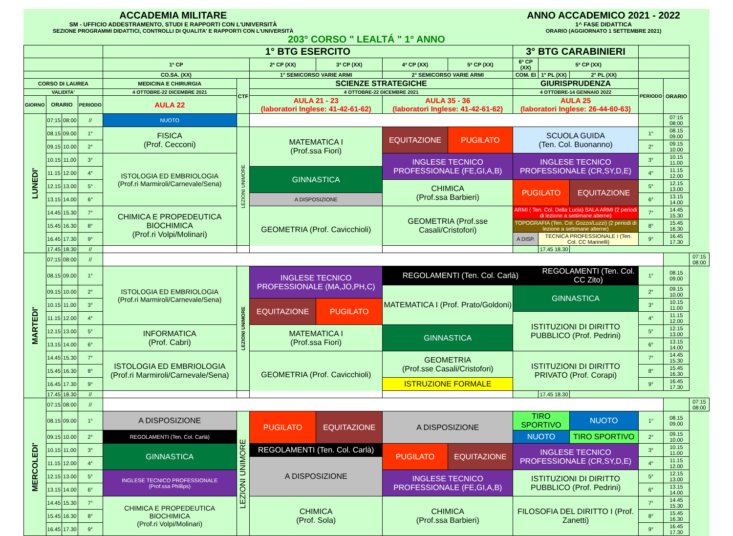ACCADEMIA MILITARE
SM - UFFICIO ADDESTRAMENTO, STUDI E RAPPORTI CON L'UNIVERSITÀ
SEZIONE PROGRAMMI DIDATTICI, CONTROLLI DI QUALITA' E RAPPORTI CON L'UNIVERSITÀ
ANNO ACCADEMICO 2021 - 2022
1^ FASE DIDATTICA
ORARIO (AGGIORNATO 1 SETTEMBRE 2021)
203° CORSO " LEALTÁ " 1° ANNO
| | | | | 1° BTG ESERCITO | | | | | | 3° BTG CARABINIERI | | | | | |
| | | | | 1ª CP | | 2ª CP (XX) | 3ª CP (XX) | 4ª CP (XX) | 5ª CP (XX) | 6ª CP (XX) | 5ª CP (XX) | | | | |
| | | | | CO.SA. (XX) | | 1° SEMICORSO VARIE ARMI | | 2° SEMICORSO VARIE ARMI | | COM. EI | 1° PL (XX) | 2° PL (XX) | | | |
| CORSO DI LAUREA | | | | MEDICINA E CHIRURGIA | CTF | SCIENZE STRATEGICHE | | | | GIURISPRUDENZA | | | PERIODO | ORARIO | |
| VALIDITA' | | | | 4 OTTOBRE-22 DICEMBRE 2021 | | 4 OTTOBRE-22 DICEMBRE 2021 | | | | 4 OTTOBRE-14 GENNAIO 2022 | | | | | |
| GIORNO | ORARIO | | PERIODO | AULA 22 | | AULA 21 - 23 (laboratori Inglese: 41-42-61-62) | | AULA 35 - 36 (laboratori Inglese: 41-42-61-62) | | AULA 25 (laboratori Inglese: 26-44-60-63) | | | | | |
| LUNEDI' | 07:15 | 08:00 | // | NUOTO | | | | | | | | | | 07:15 08:00 | |
| | 08.15 | 09.00 | 1° | FISICA (Prof. Cecconi) | LEZIONI UNIMORE | MATEMATICA I (Prof.ssa Fiori) | | EQUITAZIONE | PUGILATO | SCUOLA GUIDA (Ten. Col. Buonanno) | | | 1° | 08.15 09.00 | |
| | 09.15 | 10.00 | 2° | | | | | | | | | | 2° | 09.15 10.00 | |
| | 10.15 | 11.00 | 3° | ISTOLOGIA ED EMBRIOLOGIA (Prof.ri Marmiroli/Carnevale/Sena) | | | | INGLESE TECNICO PROFESSIONALE (FE,GI,A,B) | | INGLESE TECNICO PROFESSIONALE (CR,SY,D,E) | | | 3° | 10.15 11.00 | |
| | 11.15 | 12.00 | 4° | | | GINNASTICA | | | | | | | 4° | 11.15 12.00 | |
| | 12.15 | 13.00 | 5° | | | | | CHIMICA (Prof.ssa Barbieri) | | PUGILATO | | EQUITAZIONE | 5° | 12.15 13.00 | |
| | 13.15 | 14.00 | 6° | | | A DISPOSIZIONE | | | | | | | 6° | 13.15 14.00 | |
| | 14.45 | 15.30 | 7° | CHIMICA E PROPEDEUTICA BIOCHIMICA (Prof.ri Volpi/Molinari) | | GEOMETRIA (Prof. Cavicchioli) | | GEOMETRIA (Prof.sse Casali/Cristofori) | | ARMI ( Ten. Col. Della Lucia) SALA ARMI (2 periodi di lezione a settimane alterne) | | | 7° | 14.45 15.30 | |
| | 15.45 | 16.30 | 8° | | | | | | | TOPOGRAFIA (Ten. Col. Gozzo/Luzzi) (2 periodi di lezione a settimane alterne) | | | 8° | 15.45 16.30 | |
| | 16.45 | 17.30 | 9° | | | | | | | A DISP. | TECNICA PROFESSIONALE I (Ten. Col. CC Marinelli) | | 9° | 16.45 17.30 | |
| | 17.45 | 18.30 | // | | | | | | | | 17.45 18.30 | | | | |
| MARTEDI' | 07:15 | 08:00 | // | | | | | | | | | | | | 07:15 08:00 |
| | 08.15 | 09.00 | 1° | ISTOLOGIA ED EMBRIOLOGIA (Prof.ri Marmiroli/Carnevale/Sena) | LEZIONI UNIMORE | INGLESE TECNICO PROFESSIONALE (MA,JO,PH,C) | | REGOLAMENTI (Ten. Col. Carlà) | | | REGOLAMENTI (Ten. Col. CC Zito) | | 1° | 08.15 09.00 | |
| | 09.15 | 10.00 | 2° | | | | | MATEMATICA I (Prof. Prato/Goldoni) | | GINNASTICA | | | 2° | 09.15 10.00 | |
| | 10.15 | 11.00 | 3° | | | EQUITAZIONE | PUGILATO | | | | | | 3° | 10.15 11.00 | |
| | 11.15 | 12.00 | 4° | | | | | | | ISTITUZIONI DI DIRITTO PUBBLICO (Prof. Pedrini) | | | 4° | 11.15 12.00 | |
| | 12.15 | 13.00 | 5° | INFORMATICA (Prof. Cabri) | | MATEMATICA I (Prof.ssa Fiori) | | GINNASTICA | | | | | 5° | 12.15 13.00 | |
| | 13.15 | 14.00 | 6° | | | | | | | | | | 6° | 13.15 14.00 | |
| | 14.45 | 15.30 | 7° | ISTOLOGIA ED EMBRIOLOGIA (Prof.ri Marmiroli/Carnevale/Sena) | | GEOMETRIA (Prof. Cavicchioli) | | GEOMETRIA (Prof.sse Casali/Cristofori) | | ISTITUZIONI DI DIRITTO PRIVATO (Prof. Corapi) | | | 7° | 14.45 15.30 | |
| | 15.45 | 16.30 | 8° | | | | | | | | | | 8° | 15.45 16.30 | |
| | 16.45 | 17.30 | 9° | | | | | ISTRUZIONE FORMALE | | | | | 9° | 16.45 17.30 | |
| | 17.45 | 18.30 | // | | | | | | | | 17.45 18.30 | | | | |
| MERCOLEDI' | 07:15 | 08:00 | // | | | | | | | | | | | | 07:15 08:00 |
| | 08.15 | 09.00 | 1° | A DISPOSIZIONE | LEZIONI UNIMORE | PUGILATO | EQUITAZIONE | A DISPOSIZIONE | | TIRO SPORTIVO | | NUOTO | 1° | 08.15 09.00 | |
| | 09.15 | 10.00 | 2° | REGOLAMENTI (Ten. Col. Carlà) | | | | | | NUOTO | | TIRO SPORTIVO | 2° | 09.15 10.00 | |
| | 10.15 | 11.00 | 3° | GINNASTICA | | REGOLAMENTI (Ten. Col. Carlà) | | PUGILATO | EQUITAZIONE | INGLESE TECNICO PROFESSIONALE (CR,SY,D,E) | | | 3° | 10.15 11.00 | |
| | 11.15 | 12.00 | 4° | | | A DISPOSIZIONE | | | | | | | 4° | 11.15 12.00 | |
| | 12.15 | 13.00 | 5° | INGLESE TECNICO PROFESSIONALE (Prof.ssa Phillips) | | | | INGLESE TECNICO PROFESSIONALE (FE,GI,A,B) | | ISTITUZIONI DI DIRITTO PUBBLICO (Prof. Pedrini) | | | 5° | 12.15 13.00 | |
| | 13.15 | 14.00 | 6° | | | | | | | | | | 6° | 13.15 14.00 | |
| | 14.45 | 15.30 | 7° | CHIMICA E PROPEDEUTICA BIOCHIMICA (Prof.ri Volpi/Molinari) | | CHIMICA (Prof. Sola) | | CHIMICA (Prof.ssa Barbieri) | | FILOSOFIA DEL DIRITTO I (Prof. Zanetti) | | | 7° | 14.45 15.30 | |
| | 15.45 | 16.30 | 8° | | | | | | | | | | 8° | 15.45 16.30 | |
| | 16.45 | 17.30 | 9° | | | | | | | | | | 9° | 16.45 17.30 | |